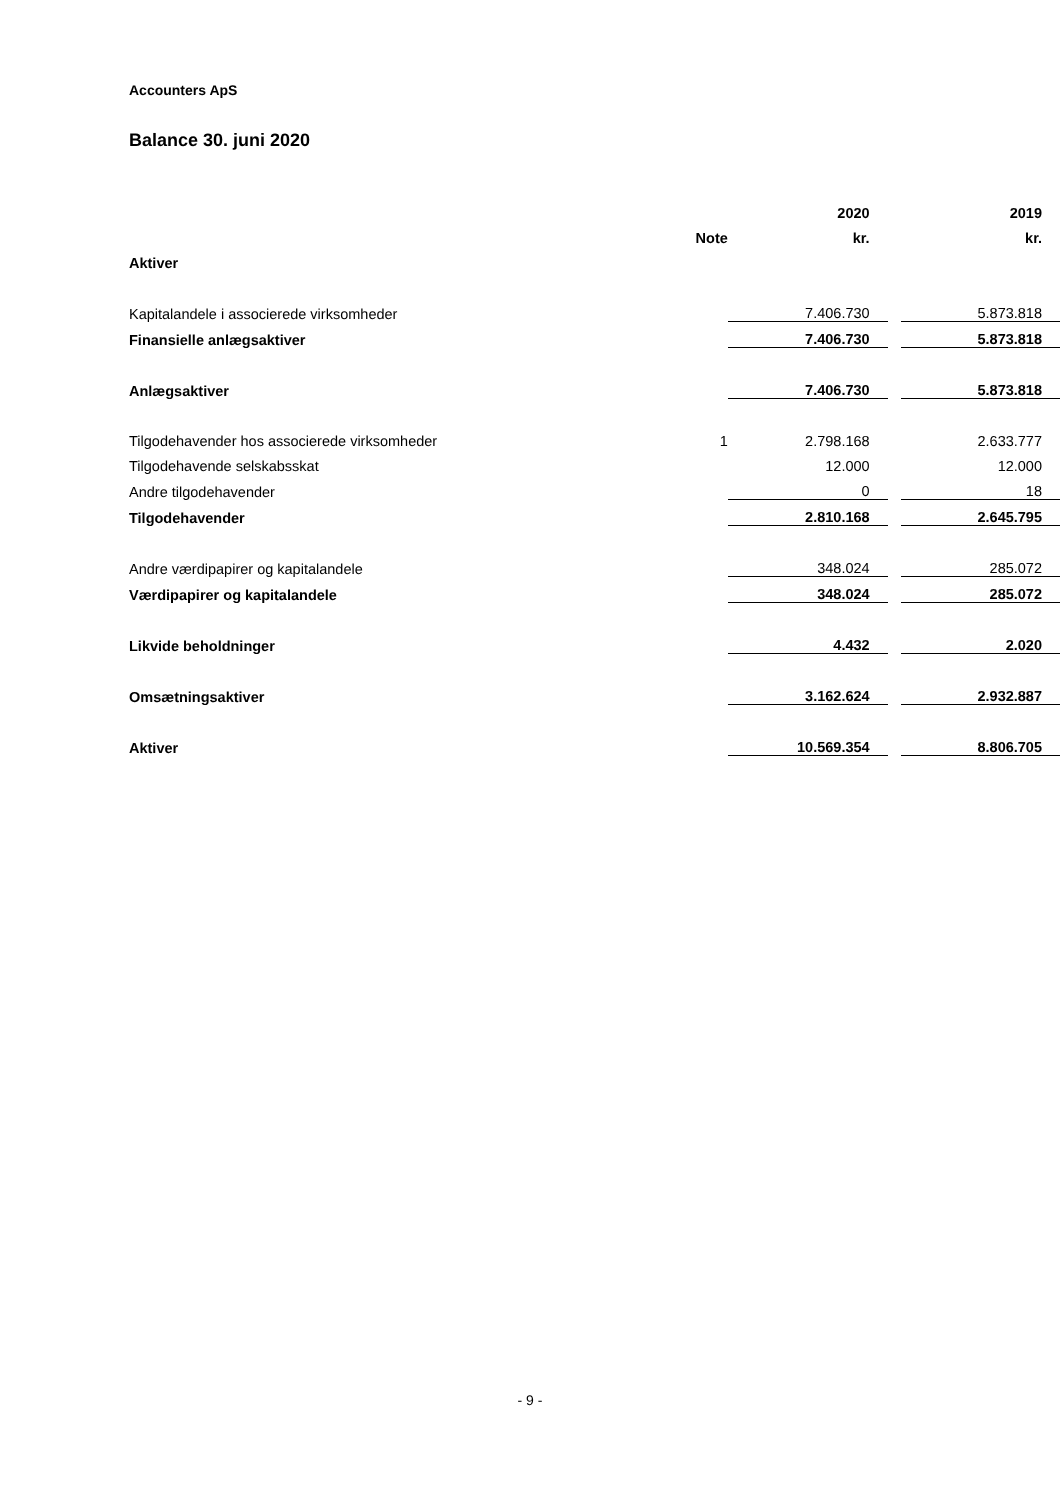Accounters ApS
Balance 30. juni 2020
| | | 2020 | | 2019 |
| --- | --- | --- | --- | --- |
| | Note | kr. | | kr. |
| Aktiver | | | | |
| Kapitalandele i associerede virksomheder | | 7.406.730 | | 5.873.818 |
| Finansielle anlægsaktiver | | 7.406.730 | | 5.873.818 |
| Anlægsaktiver | | 7.406.730 | | 5.873.818 |
| Tilgodehavender hos associerede virksomheder | 1 | 2.798.168 | | 2.633.777 |
| Tilgodehavende selskabsskat | | 12.000 | | 12.000 |
| Andre tilgodehavender | | 0 | | 18 |
| Tilgodehavender | | 2.810.168 | | 2.645.795 |
| Andre værdipapirer og kapitalandele | | 348.024 | | 285.072 |
| Værdipapirer og kapitalandele | | 348.024 | | 285.072 |
| Likvide beholdninger | | 4.432 | | 2.020 |
| Omsætningsaktiver | | 3.162.624 | | 2.932.887 |
| Aktiver | | 10.569.354 | | 8.806.705 |
- 9 -